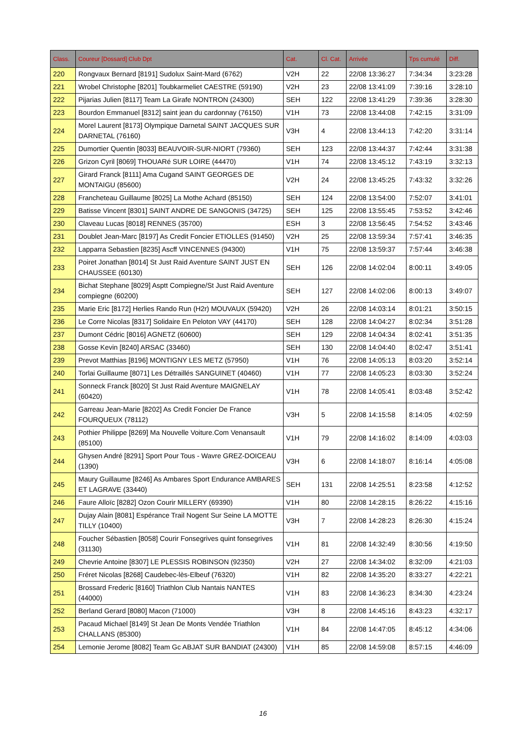| Class. | Coureur [Dossard] Club Dpt | Cat. | Cl. Cat. | Arrivée | Tps cumulé | Diff. |
| --- | --- | --- | --- | --- | --- | --- |
| 220 | Rongvaux Bernard [8191] Sudolux Saint-Mard (6762) | V2H | 22 | 22/08 13:36:27 | 7:34:34 | 3:23:28 |
| 221 | Wrobel Christophe [8201] Toubkarmeliet CAESTRE (59190) | V2H | 23 | 22/08 13:41:09 | 7:39:16 | 3:28:10 |
| 222 | Pijarias Julien [8117] Team La Girafe NONTRON (24300) | SEH | 122 | 22/08 13:41:29 | 7:39:36 | 3:28:30 |
| 223 | Bourdon Emmanuel [8312] saint jean du cardonnay (76150) | V1H | 73 | 22/08 13:44:08 | 7:42:15 | 3:31:09 |
| 224 | Morel Laurent [8173] Olympique Darnetal SAINT JACQUES SUR DARNETAL (76160) | V3H | 4 | 22/08 13:44:13 | 7:42:20 | 3:31:14 |
| 225 | Dumortier Quentin [8033] BEAUVOIR-SUR-NIORT (79360) | SEH | 123 | 22/08 13:44:37 | 7:42:44 | 3:31:38 |
| 226 | Grizon Cyril [8069] THOUARé SUR LOIRE (44470) | V1H | 74 | 22/08 13:45:12 | 7:43:19 | 3:32:13 |
| 227 | Girard Franck [8111] Ama Cugand SAINT GEORGES DE MONTAIGU (85600) | V2H | 24 | 22/08 13:45:25 | 7:43:32 | 3:32:26 |
| 228 | Francheteau Guillaume [8025] La Mothe Achard (85150) | SEH | 124 | 22/08 13:54:00 | 7:52:07 | 3:41:01 |
| 229 | Batisse Vincent [8301] SAINT ANDRE DE SANGONIS (34725) | SEH | 125 | 22/08 13:55:45 | 7:53:52 | 3:42:46 |
| 230 | Claveau Lucas [8018] RENNES (35700) | ESH | 3 | 22/08 13:56:45 | 7:54:52 | 3:43:46 |
| 231 | Doublet Jean-Marc [8197] As Credit Foncier ETIOLLES (91450) | V2H | 25 | 22/08 13:59:34 | 7:57:41 | 3:46:35 |
| 232 | Lapparra Sebastien [8235] Ascff VINCENNES (94300) | V1H | 75 | 22/08 13:59:37 | 7:57:44 | 3:46:38 |
| 233 | Poiret Jonathan [8014] St Just Raid Aventure SAINT JUST EN CHAUSSEE (60130) | SEH | 126 | 22/08 14:02:04 | 8:00:11 | 3:49:05 |
| 234 | Bichat Stephane [8029] Asptt Compiegne/St Just Raid Aventure compiegne (60200) | SEH | 127 | 22/08 14:02:06 | 8:00:13 | 3:49:07 |
| 235 | Marie Eric [8172] Herlies Rando Run (H2r) MOUVAUX (59420) | V2H | 26 | 22/08 14:03:14 | 8:01:21 | 3:50:15 |
| 236 | Le Corre Nicolas [8317] Solidaire En Peloton VAY (44170) | SEH | 128 | 22/08 14:04:27 | 8:02:34 | 3:51:28 |
| 237 | Dumont Cédric [8016] AGNETZ (60600) | SEH | 129 | 22/08 14:04:34 | 8:02:41 | 3:51:35 |
| 238 | Gosse Kevin [8240] ARSAC (33460) | SEH | 130 | 22/08 14:04:40 | 8:02:47 | 3:51:41 |
| 239 | Prevot Matthias [8196] MONTIGNY LES METZ (57950) | V1H | 76 | 22/08 14:05:13 | 8:03:20 | 3:52:14 |
| 240 | Torlai Guillaume [8071] Les Détraillés SANGUINET (40460) | V1H | 77 | 22/08 14:05:23 | 8:03:30 | 3:52:24 |
| 241 | Sonneck Franck [8020] St Just Raid Aventure MAIGNELAY (60420) | V1H | 78 | 22/08 14:05:41 | 8:03:48 | 3:52:42 |
| 242 | Garreau Jean-Marie [8202] As Credit Foncier De France FOURQUEUX (78112) | V3H | 5 | 22/08 14:15:58 | 8:14:05 | 4:02:59 |
| 243 | Pothier Philippe [8269] Ma Nouvelle Voiture.Com Venansault (85100) | V1H | 79 | 22/08 14:16:02 | 8:14:09 | 4:03:03 |
| 244 | Ghysen André [8291] Sport Pour Tous - Wavre GREZ-DOICEAU (1390) | V3H | 6 | 22/08 14:18:07 | 8:16:14 | 4:05:08 |
| 245 | Maury Guillaume [8246] As Ambares Sport Endurance AMBARES ET LAGRAVE (33440) | SEH | 131 | 22/08 14:25:51 | 8:23:58 | 4:12:52 |
| 246 | Faure Alloïc [8282] Ozon Courir MILLERY (69390) | V1H | 80 | 22/08 14:28:15 | 8:26:22 | 4:15:16 |
| 247 | Dujay Alain [8081] Espérance Trail Nogent Sur Seine LA MOTTE TILLY (10400) | V3H | 7 | 22/08 14:28:23 | 8:26:30 | 4:15:24 |
| 248 | Foucher Sébastien [8058] Courir Fonsegrives quint fonsegrives (31130) | V1H | 81 | 22/08 14:32:49 | 8:30:56 | 4:19:50 |
| 249 | Chevrie Antoine [8307] LE PLESSIS ROBINSON (92350) | V2H | 27 | 22/08 14:34:02 | 8:32:09 | 4:21:03 |
| 250 | Fréret Nicolas [8268] Caudebec-lès-Elbeuf (76320) | V1H | 82 | 22/08 14:35:20 | 8:33:27 | 4:22:21 |
| 251 | Brossard Frederic [8160] Triathlon Club Nantais NANTES (44000) | V1H | 83 | 22/08 14:36:23 | 8:34:30 | 4:23:24 |
| 252 | Berland Gerard [8080] Macon (71000) | V3H | 8 | 22/08 14:45:16 | 8:43:23 | 4:32:17 |
| 253 | Pacaud Michael [8149] St Jean De Monts Vendée Triathlon CHALLANS (85300) | V1H | 84 | 22/08 14:47:05 | 8:45:12 | 4:34:06 |
| 254 | Lemonie Jerome [8082] Team Gc ABJAT SUR BANDIAT (24300) | V1H | 85 | 22/08 14:59:08 | 8:57:15 | 4:46:09 |
16